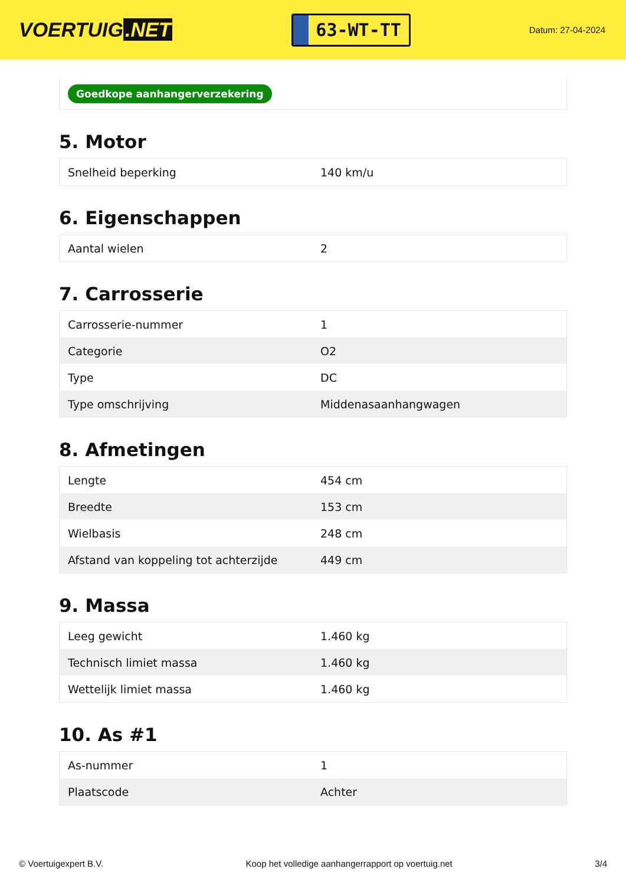VOERTUIG.NET
63-WT-TT
Datum: 27-04-2024
Goedkope aanhangerverzekering
5. Motor
| Snelheid beperking | 140 km/u |
6. Eigenschappen
| Aantal wielen | 2 |
7. Carrosserie
| Carrosserie-nummer | 1 |
| Categorie | O2 |
| Type | DC |
| Type omschrijving | Middenasaanhangwagen |
8. Afmetingen
| Lengte | 454 cm |
| Breedte | 153 cm |
| Wielbasis | 248 cm |
| Afstand van koppeling tot achterzijde | 449 cm |
9. Massa
| Leeg gewicht | 1.460 kg |
| Technisch limiet massa | 1.460 kg |
| Wettelijk limiet massa | 1.460 kg |
10. As #1
| As-nummer | 1 |
| Plaatscode | Achter |
© Voertuigexpert B.V. Koop het volledige aanhangerrapport op voertuig.net 3/4